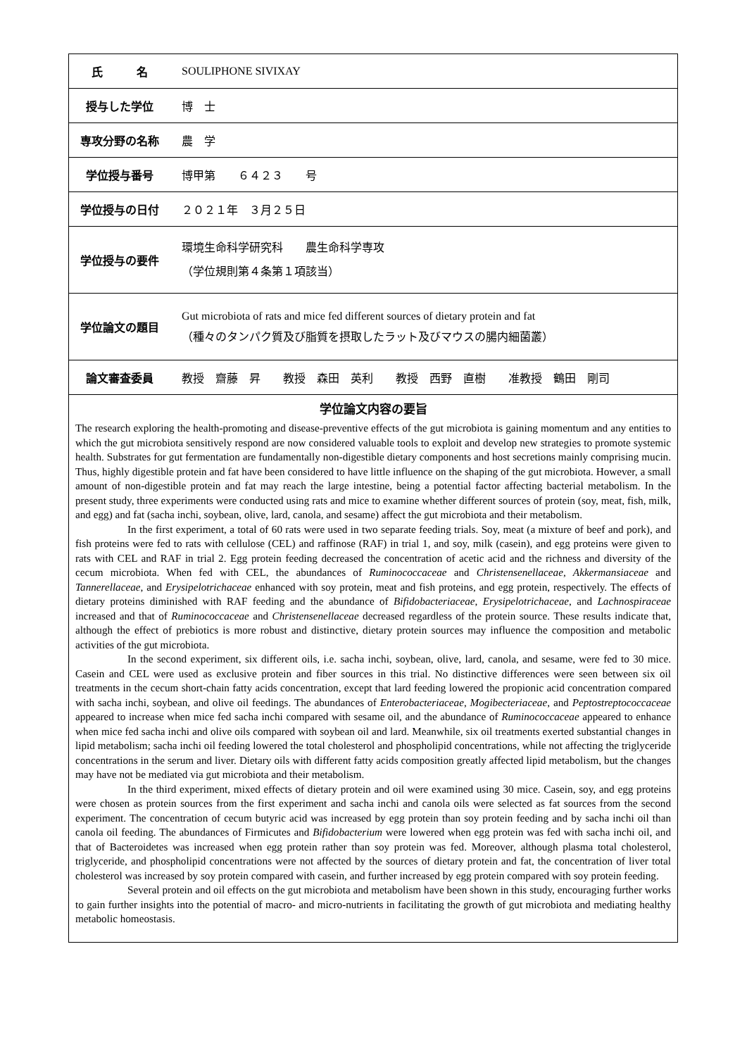| 氏 名 | SOULIPHONE SIVIXAY |
| 授与した学位 | 博 士 |
| 専攻分野の名称 | 農 学 |
| 学位授与番号 | 博甲第 ６４２３ 号 |
| 学位授与の日付 | ２０２１年 ３月２５日 |
| 学位授与の要件 | 環境生命科学研究科 農生命科学専攻 （学位規則第４条第１項該当） |
| 学位論文の題目 | Gut microbiota of rats and mice fed different sources of dietary protein and fat （種々のタンパク質及び脂質を摂取したラット及びマウスの腸内細菌叢） |
| 論文審査委員 | 教授 齋藤 昇 教授 森田 英利 教授 西野 直樹 准教授 鶴田 剛司 |
学位論文内容の要旨
The research exploring the health-promoting and disease-preventive effects of the gut microbiota is gaining momentum and any entities to which the gut microbiota sensitively respond are now considered valuable tools to exploit and develop new strategies to promote systemic health. Substrates for gut fermentation are fundamentally non-digestible dietary components and host secretions mainly comprising mucin. Thus, highly digestible protein and fat have been considered to have little influence on the shaping of the gut microbiota. However, a small amount of non-digestible protein and fat may reach the large intestine, being a potential factor affecting bacterial metabolism. In the present study, three experiments were conducted using rats and mice to examine whether different sources of protein (soy, meat, fish, milk, and egg) and fat (sacha inchi, soybean, olive, lard, canola, and sesame) affect the gut microbiota and their metabolism.
In the first experiment, a total of 60 rats were used in two separate feeding trials. Soy, meat (a mixture of beef and pork), and fish proteins were fed to rats with cellulose (CEL) and raffinose (RAF) in trial 1, and soy, milk (casein), and egg proteins were given to rats with CEL and RAF in trial 2. Egg protein feeding decreased the concentration of acetic acid and the richness and diversity of the cecum microbiota. When fed with CEL, the abundances of Ruminococcaceae and Christensenellaceae, Akkermansiaceae and Tannerellaceae, and Erysipelotrichaceae enhanced with soy protein, meat and fish proteins, and egg protein, respectively. The effects of dietary proteins diminished with RAF feeding and the abundance of Bifidobacteriaceae, Erysipelotrichaceae, and Lachnospiraceae increased and that of Ruminococcaceae and Christensenellaceae decreased regardless of the protein source. These results indicate that, although the effect of prebiotics is more robust and distinctive, dietary protein sources may influence the composition and metabolic activities of the gut microbiota.
In the second experiment, six different oils, i.e. sacha inchi, soybean, olive, lard, canola, and sesame, were fed to 30 mice. Casein and CEL were used as exclusive protein and fiber sources in this trial. No distinctive differences were seen between six oil treatments in the cecum short-chain fatty acids concentration, except that lard feeding lowered the propionic acid concentration compared with sacha inchi, soybean, and olive oil feedings. The abundances of Enterobacteriaceae, Mogibecteriaceae, and Peptostreptococcaceae appeared to increase when mice fed sacha inchi compared with sesame oil, and the abundance of Ruminococcaceae appeared to enhance when mice fed sacha inchi and olive oils compared with soybean oil and lard. Meanwhile, six oil treatments exerted substantial changes in lipid metabolism; sacha inchi oil feeding lowered the total cholesterol and phospholipid concentrations, while not affecting the triglyceride concentrations in the serum and liver. Dietary oils with different fatty acids composition greatly affected lipid metabolism, but the changes may have not be mediated via gut microbiota and their metabolism.
In the third experiment, mixed effects of dietary protein and oil were examined using 30 mice. Casein, soy, and egg proteins were chosen as protein sources from the first experiment and sacha inchi and canola oils were selected as fat sources from the second experiment. The concentration of cecum butyric acid was increased by egg protein than soy protein feeding and by sacha inchi oil than canola oil feeding. The abundances of Firmicutes and Bifidobacterium were lowered when egg protein was fed with sacha inchi oil, and that of Bacteroidetes was increased when egg protein rather than soy protein was fed. Moreover, although plasma total cholesterol, triglyceride, and phospholipid concentrations were not affected by the sources of dietary protein and fat, the concentration of liver total cholesterol was increased by soy protein compared with casein, and further increased by egg protein compared with soy protein feeding.
Several protein and oil effects on the gut microbiota and metabolism have been shown in this study, encouraging further works to gain further insights into the potential of macro- and micro-nutrients in facilitating the growth of gut microbiota and mediating healthy metabolic homeostasis.